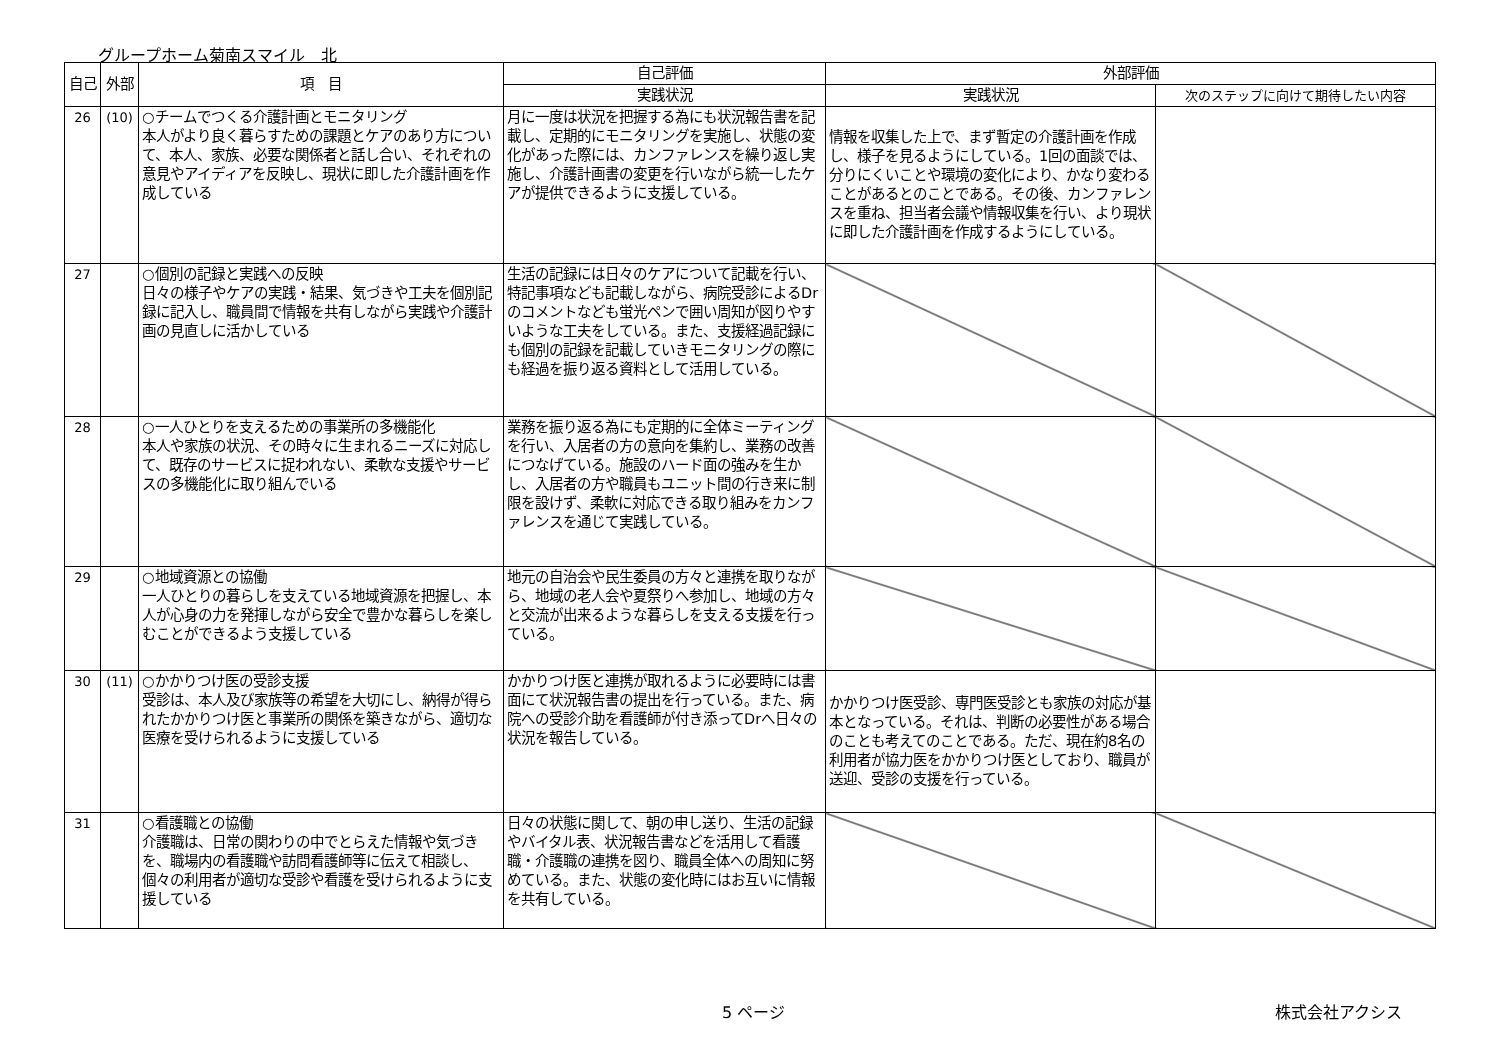グループホーム菊南スマイル　北
| 自己 | 外部 | 項 目 | 自己評価 | 外部評価 | |
| --- | --- | --- | --- | --- | --- |
| | | | 実践状況 | 実践状況 | 次のステップに向けて期待したい内容 |
| 26 | (10) | ○チームでつくる介護計画とモニタリング 本人がより良く暮らすための課題とケアのあり方について、本人、家族、必要な関係者と話し合い、それぞれの意見やアイディアを反映し、現状に即した介護計画を作成している | 月に一度は状況を把握する為にも状況報告書を記載し、定期的にモニタリングを実施し、状態の変化があった際には、カンファレンスを繰り返し実施し、介護計画書の変更を行いながら統一したケアが提供できるように支援している。 | 情報を収集した上で、まず暫定の介護計画を作成し、様子を見るようにしている。1回の面談では、分りにくいことや環境の変化により、かなり変わることがあるとのことである。その後、カンファレンスを重ね、担当者会議や情報収集を行い、より現状に即した介護計画を作成するようにしている。 | |
| 27 | | ○個別の記録と実践への反映 日々の様子やケアの実践・結果、気づきや工夫を個別記録に記入し、職員間で情報を共有しながら実践や介護計画の見直しに活かしている | 生活の記録には日々のケアについて記載を行い、特記事項なども記載しながら、病院受診によるDrのコメントなども蛍光ペンで囲い周知が図りやすいような工夫をしている。また、支援経過記録にも個別の記録を記載していきモニタリングの際にも経過を振り返る資料として活用している。 | | |
| 28 | | ○一人ひとりを支えるための事業所の多機能化 本人や家族の状況、その時々に生まれるニーズに対応して、既存のサービスに捉われない、柔軟な支援やサービスの多機能化に取り組んでいる | 業務を振り返る為にも定期的に全体ミーティングを行い、入居者の方の意向を集約し、業務の改善につなげている。施設のハード面の強みを生かし、入居者の方や職員もユニット間の行き来に制限を設けず、柔軟に対応できる取り組みをカンファレンスを通じて実践している。 | | |
| 29 | | ○地域資源との協働 一人ひとりの暮らしを支えている地域資源を把握し、本人が心身の力を発揮しながら安全で豊かな暮らしを楽しむことができるよう支援している | 地元の自治会や民生委員の方々と連携を取りながら、地域の老人会や夏祭りへ参加し、地域の方々と交流が出来るような暮らしを支える支援を行っている。 | | |
| 30 | (11) | ○かかりつけ医の受診支援 受診は、本人及び家族等の希望を大切にし、納得が得られたかかりつけ医と事業所の関係を築きながら、適切な医療を受けられるように支援している | かかりつけ医と連携が取れるように必要時には書面にて状況報告書の提出を行っている。また、病院への受診介助を看護師が付き添ってDrへ日々の状況を報告している。 | かかりつけ医受診、専門医受診とも家族の対応が基本となっている。それは、判断の必要性がある場合のことも考えてのことである。ただ、現在約8名の利用者が協力医をかかりつけ医としており、職員が送迎、受診の支援を行っている。 | |
| 31 | | ○看護職との協働 介護職は、日常の関わりの中でとらえた情報や気づきを、職場内の看護職や訪問看護師等に伝えて相談し、個々の利用者が適切な受診や看護を受けられるように支援している | 日々の状態に関して、朝の申し送り、生活の記録やバイタル表、状況報告書などを活用して看護職・介護職の連携を図り、職員全体への周知に努めている。また、状態の変化時にはお互いに情報を共有している。 | | |
5 ページ 株式会社アクシス